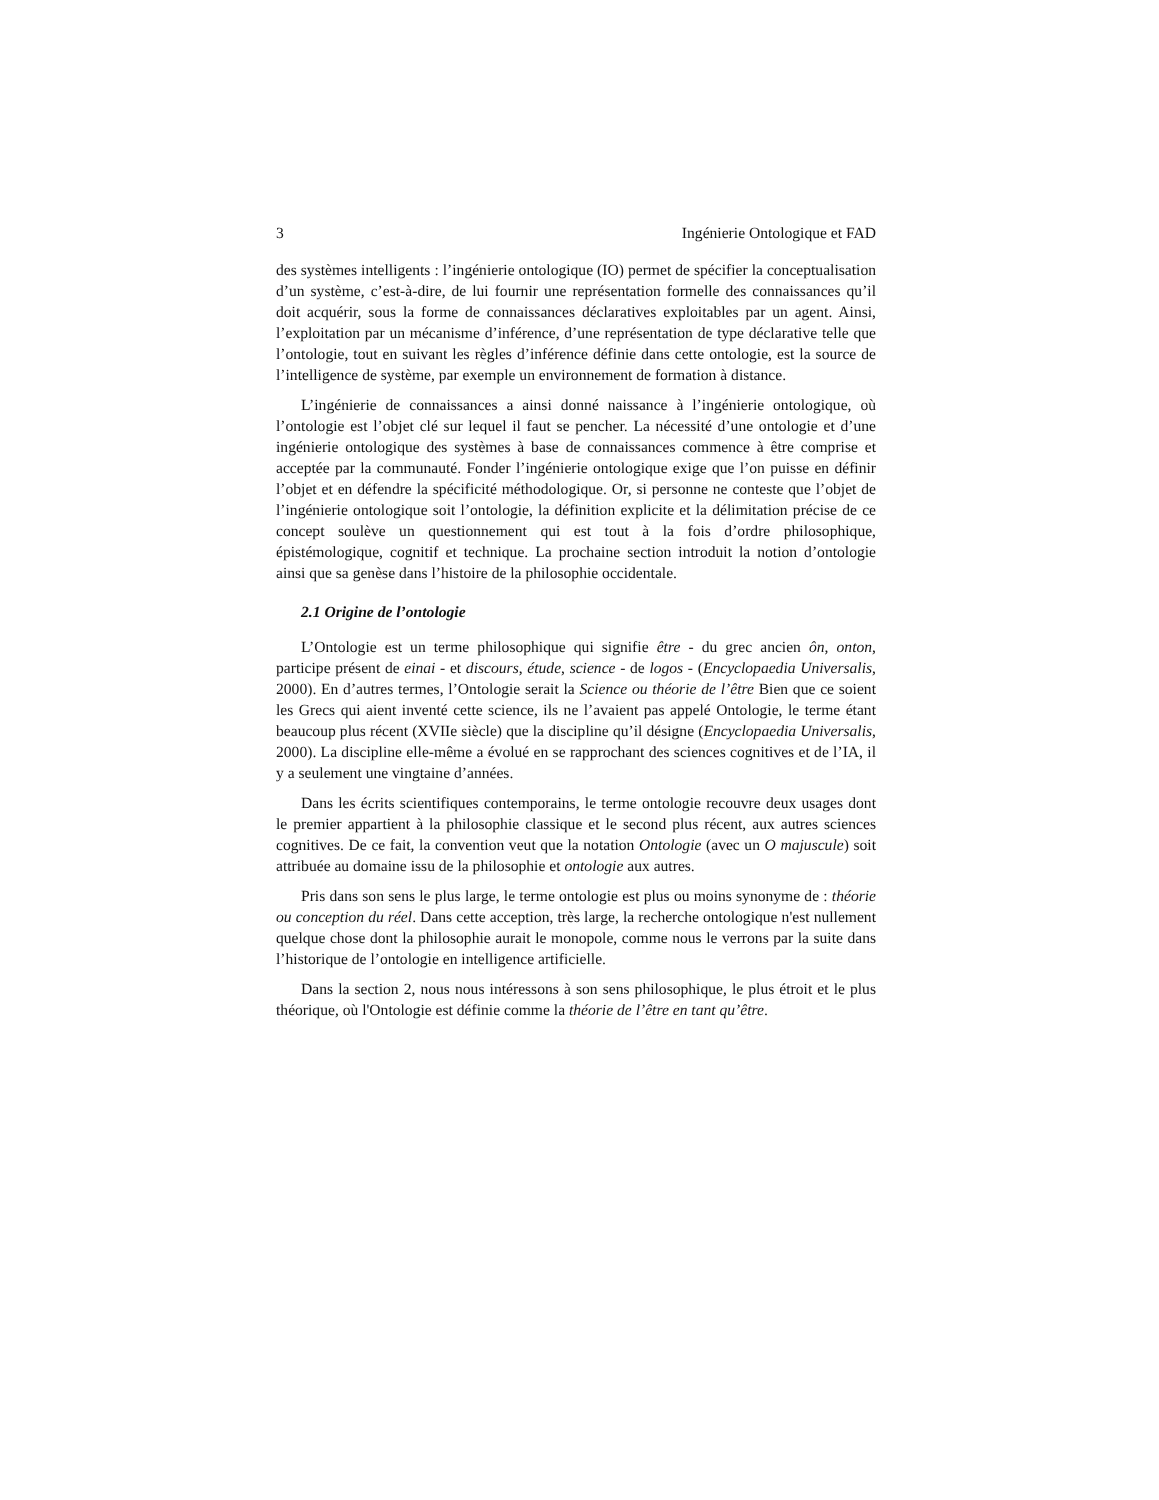3 Ingénierie Ontologique et FAD
des systèmes intelligents : l’ingénierie ontologique (IO) permet de spécifier la conceptualisation d’un système, c’est-à-dire, de lui fournir une représentation formelle des connaissances qu’il doit acquérir, sous la forme de connaissances déclaratives exploitables par un agent. Ainsi, l’exploitation par un mécanisme d’inférence, d’une représentation de type déclarative telle que l’ontologie, tout en suivant les règles d’inférence définie dans cette ontologie, est la source de l’intelligence de système, par exemple un environnement de formation à distance.
L’ingénierie de connaissances a ainsi donné naissance à l’ingénierie ontologique, où l’ontologie est l’objet clé sur lequel il faut se pencher. La nécessité d’une ontologie et d’une ingénierie ontologique des systèmes à base de connaissances commence à être comprise et acceptée par la communauté. Fonder l’ingénierie ontologique exige que l’on puisse en définir l’objet et en défendre la spécificité méthodologique. Or, si personne ne conteste que l’objet de l’ingénierie ontologique soit l’ontologie, la définition explicite et la délimitation précise de ce concept soulève un questionnement qui est tout à la fois d’ordre philosophique, épistémologique, cognitif et technique. La prochaine section introduit la notion d’ontologie ainsi que sa genèse dans l’histoire de la philosophie occidentale.
2.1 Origine de l’ontologie
L’Ontologie est un terme philosophique qui signifie être - du grec ancien ôn, onton, participe présent de einai - et discours, étude, science - de logos - (Encyclopaedia Universalis, 2000). En d’autres termes, l’Ontologie serait la Science ou théorie de l’être Bien que ce soient les Grecs qui aient inventé cette science, ils ne l’avaient pas appelé Ontologie, le terme étant beaucoup plus récent (XVIIe siècle) que la discipline qu’il désigne (Encyclopaedia Universalis, 2000). La discipline elle-même a évolué en se rapprochant des sciences cognitives et de l’IA, il y a seulement une vingtaine d’années.
Dans les écrits scientifiques contemporains, le terme ontologie recouvre deux usages dont le premier appartient à la philosophie classique et le second plus récent, aux autres sciences cognitives. De ce fait, la convention veut que la notation Ontologie (avec un O majuscule) soit attribuée au domaine issu de la philosophie et ontologie aux autres.
Pris dans son sens le plus large, le terme ontologie est plus ou moins synonyme de : théorie ou conception du réel. Dans cette acception, très large, la recherche ontologique n'est nullement quelque chose dont la philosophie aurait le monopole, comme nous le verrons par la suite dans l’historique de l’ontologie en intelligence artificielle.
Dans la section 2, nous nous intéressons à son sens philosophique, le plus étroit et le plus théorique, où l'Ontologie est définie comme la théorie de l’être en tant qu’être.